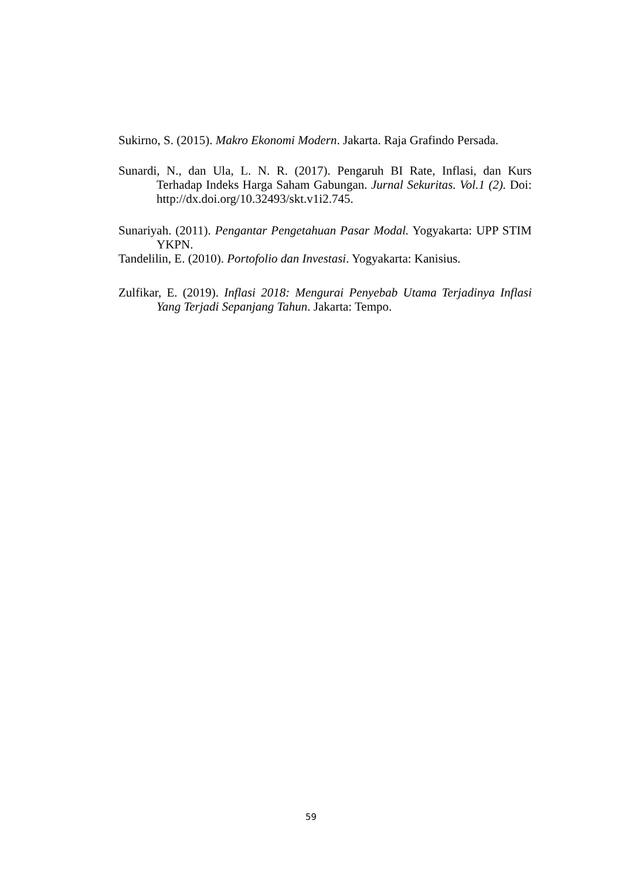Sukirno, S. (2015). Makro Ekonomi Modern. Jakarta. Raja Grafindo Persada.
Sunardi, N., dan Ula, L. N. R. (2017). Pengaruh BI Rate, Inflasi, dan Kurs Terhadap Indeks Harga Saham Gabungan. Jurnal Sekuritas. Vol.1 (2). Doi: http://dx.doi.org/10.32493/skt.v1i2.745.
Sunariyah. (2011). Pengantar Pengetahuan Pasar Modal. Yogyakarta: UPP STIM YKPN.
Tandelilin, E. (2010). Portofolio dan Investasi. Yogyakarta: Kanisius.
Zulfikar, E. (2019). Inflasi 2018: Mengurai Penyebab Utama Terjadinya Inflasi Yang Terjadi Sepanjang Tahun. Jakarta: Tempo.
59